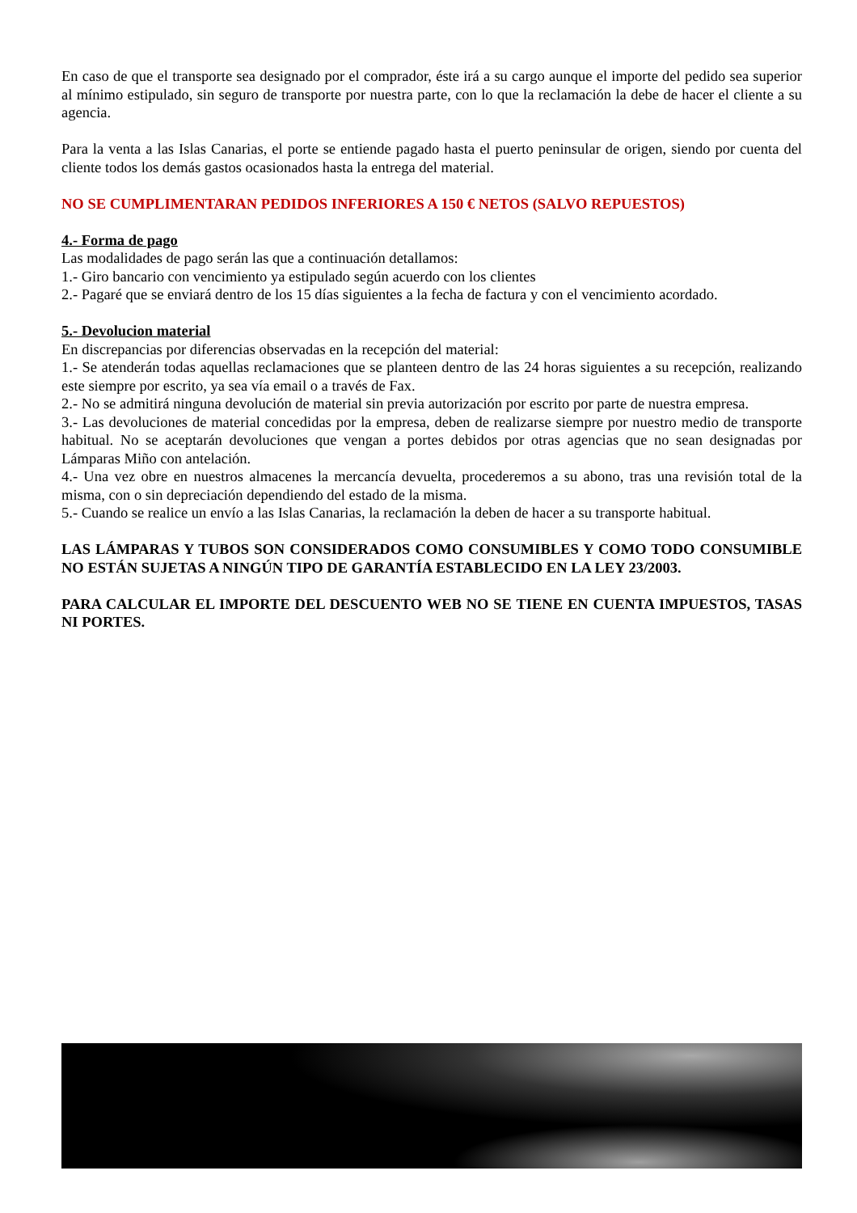En caso de que el transporte sea designado por el comprador, éste irá a su cargo aunque el importe del pedido sea superior al mínimo estipulado, sin seguro de transporte por nuestra parte, con lo que la reclamación la debe de hacer el cliente a su agencia.
Para la venta a las Islas Canarias, el porte se entiende pagado hasta el puerto peninsular de origen, siendo por cuenta del cliente todos los demás gastos ocasionados hasta la entrega del material.
NO SE CUMPLIMENTARAN PEDIDOS INFERIORES A 150 € NETOS (SALVO REPUESTOS)
4.- Forma de pago
Las modalidades de pago serán las que a continuación detallamos:
1.- Giro bancario con vencimiento ya estipulado según acuerdo con los clientes
2.- Pagaré que se enviará dentro de los 15 días siguientes a la fecha de factura y con el vencimiento acordado.
5.- Devolucion material
En discrepancias por diferencias observadas en la recepción del material:
1.- Se atenderán todas aquellas reclamaciones que se planteen dentro de las 24 horas siguientes a su recepción, realizando este siempre por escrito, ya sea vía email o a través de Fax.
2.- No se admitirá ninguna devolución de material sin previa autorización por escrito por parte de nuestra empresa.
3.- Las devoluciones de material concedidas por la empresa, deben de realizarse siempre por nuestro medio de transporte habitual. No se aceptarán devoluciones que vengan a portes debidos por otras agencias que no sean designadas por Lámparas Miño con antelación.
4.- Una vez obre en nuestros almacenes la mercancía devuelta, procederemos a su abono, tras una revisión total de la misma, con o sin depreciación dependiendo del estado de la misma.
5.- Cuando se realice un envío a las Islas Canarias, la reclamación la deben de hacer a su transporte habitual.
LAS LÁMPARAS Y TUBOS SON CONSIDERADOS COMO CONSUMIBLES Y COMO TODO CONSUMIBLE NO ESTÁN SUJETAS A NINGÚN TIPO DE GARANTÍA ESTABLECIDO EN LA LEY 23/2003.
PARA CALCULAR EL IMPORTE DEL DESCUENTO WEB NO SE TIENE EN CUENTA IMPUESTOS, TASAS NI PORTES.